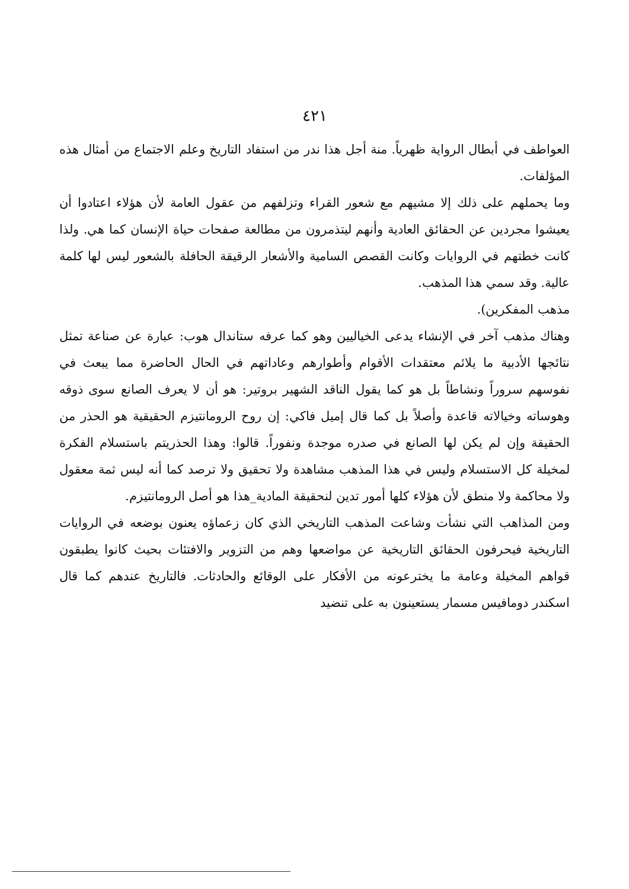٤٢١
العواطف في أبطال الرواية ظهرياً. منة أجل هذا ندر من استفاد التاريخ وعلم الاجتماع من أمثال هذه المؤلفات.
وما يحملهم على ذلك إلا مشيهم مع شعور القراء وتزلفهم من عقول العامة لأن هؤلاء اعتادوا أن يعيشوا مجردين عن الحقائق العادية وأنهم ليتذمرون من مطالعة صفحات حياة الإنسان كما هي. ولذا كانت خطتهم في الروايات وكانت القصص السامية والأشعار الرقيقة الحافلة بالشعور ليس لها كلمة عالية. وقد سمي هذا المذهب.
مذهب المفكرين).
وهناك مذهب آخر في الإنشاء يدعى الخياليين وهو كما عرفه ستاندال هوب: عبارة عن صناعة تمثل نتائجها الأدبية ما يلائم معتقدات الأقوام وأطوارهم وعاداتهم في الحال الحاضرة مما يبعث في نفوسهم سروراً ونشاطاً بل هو كما يقول الناقد الشهير بروتير: هو أن لا يعرف الصانع سوى ذوقه وهوساته وخيالاته قاعدة وأصلاً بل كما قال إميل فاكي: إن روح الرومانتيزم الحقيقية هو الحذر من الحقيقة وإن لم يكن لها الصانع في صدره موجدة ونفوراً. قالوا: وهذا الحذريتم باستسلام الفكرة لمخيلة كل الاستسلام وليس في هذا المذهب مشاهدة ولا تحقيق ولا ترصد كما أنه ليس ثمة معقول ولا محاكمة ولا منطق لأن هؤلاء كلها أمور تدين لنحقيقة المادية_هذا هو أصل الرومانتيزم.
ومن المذاهب التي نشأت وشاعت المذهب التاريخي الذي كان زعماؤه يعنون بوضعه في الروايات التاريخية فيحرفون الحقائق التاريخية عن مواضعها وهم من التزوير والافتئات بحيث كانوا يطبقون قواهم المخيلة وعامة ما يخترعونه من الأفكار على الوقائع والحادثات. فالتاريخ عندهم كما قال اسكندر دومافيس مسمار يستعينون به على تنضيد